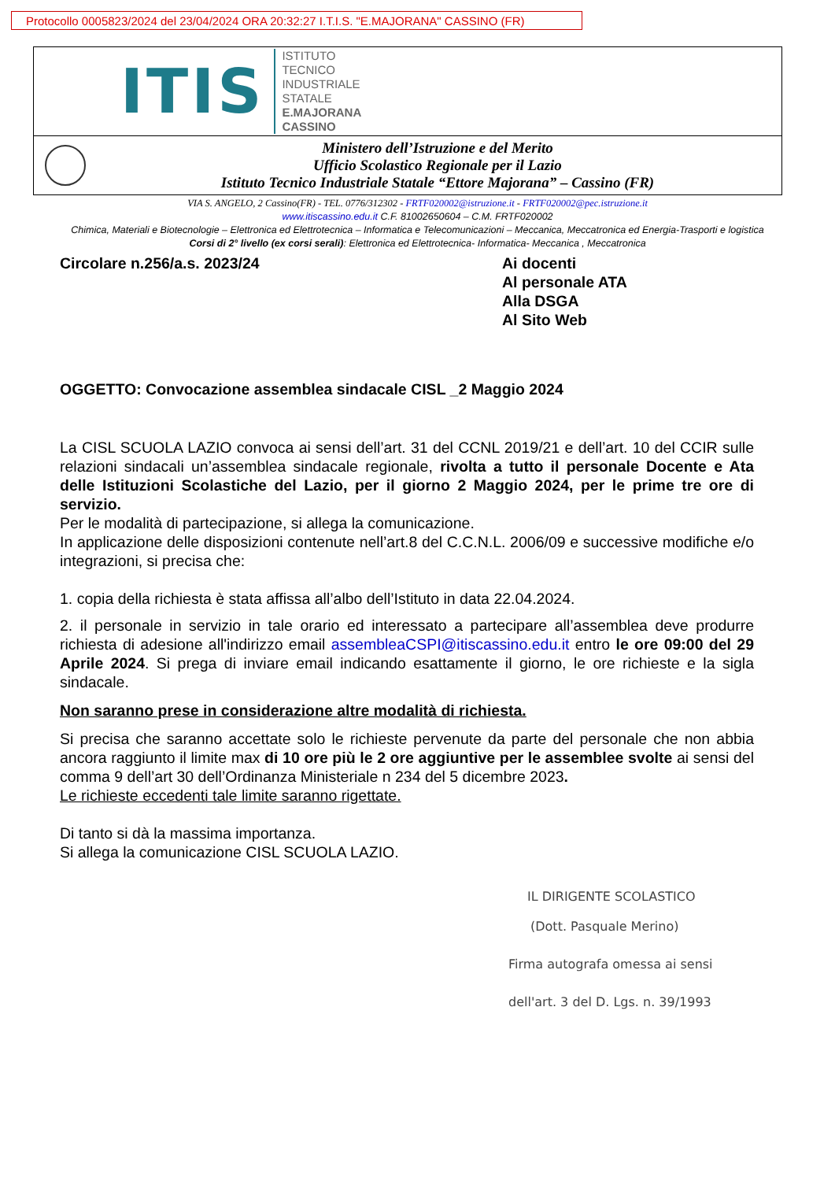Protocollo 0005823/2024 del 23/04/2024 ORA 20:32:27 I.T.I.S. "E.MAJORANA" CASSINO (FR)
ITIS
ISTITUTO
TECNICO
INDUSTRIALE
STATALE
E.MAJORANA
CASSINO
Ministero dell’Istruzione e del Merito
Ufficio Scolastico Regionale per il Lazio
Istituto Tecnico Industriale Statale “Ettore Majorana” – Cassino (FR)
VIA S. ANGELO, 2 Cassino(FR) - TEL. 0776/312302 - FRTF020002@istruzione.it - FRTF020002@pec.istruzione.it
www.itiscassino.edu.it C.F. 81002650604 – C.M. FRTF020002
Chimica, Materiali e Biotecnologie – Elettronica ed Elettrotecnica – Informatica e Telecomunicazioni – Meccanica, Meccatronica ed Energia-Trasporti e logistica
Corsi di 2° livello (ex corsi serali): Elettronica ed Elettrotecnica- Informatica- Meccanica , Meccatronica
Circolare n.256/a.s. 2023/24 Ai docenti
Al personale ATA
Alla DSGA
Al Sito Web
OGGETTO: Convocazione assemblea sindacale CISL _2 Maggio 2024
La CISL SCUOLA LAZIO convoca ai sensi dell’art. 31 del CCNL 2019/21 e dell’art. 10 del CCIR sulle relazioni sindacali un’assemblea sindacale regionale, rivolta a tutto il personale Docente e Ata delle Istituzioni Scolastiche del Lazio, per il giorno 2 Maggio 2024, per le prime tre ore di servizio.
Per le modalità di partecipazione, si allega la comunicazione.
In applicazione delle disposizioni contenute nell’art.8 del C.C.N.L. 2006/09 e successive modifiche e/o integrazioni, si precisa che:
1. copia della richiesta è stata affissa all’albo dell’Istituto in data 22.04.2024.
2. il personale in servizio in tale orario ed interessato a partecipare all’assemblea deve produrre richiesta di adesione all'indirizzo email assembleaCSPI@itiscassino.edu.it entro le ore 09:00 del 29 Aprile 2024. Si prega di inviare email indicando esattamente il giorno, le ore richieste e la sigla sindacale.
Non saranno prese in considerazione altre modalità di richiesta.
Si precisa che saranno accettate solo le richieste pervenute da parte del personale che non abbia ancora raggiunto il limite max di 10 ore più le 2 ore aggiuntive per le assemblee svolte ai sensi del comma 9 dell’art 30 dell’Ordinanza Ministeriale n 234 del 5 dicembre 2023.
Le richieste eccedenti tale limite saranno rigettate.
Di tanto si dà la massima importanza.
Si allega la comunicazione CISL SCUOLA LAZIO.
IL DIRIGENTE SCOLASTICO
(Dott. Pasquale Merino)
Firma autografa omessa ai sensi
dell'art. 3 del D. Lgs. n. 39/1993